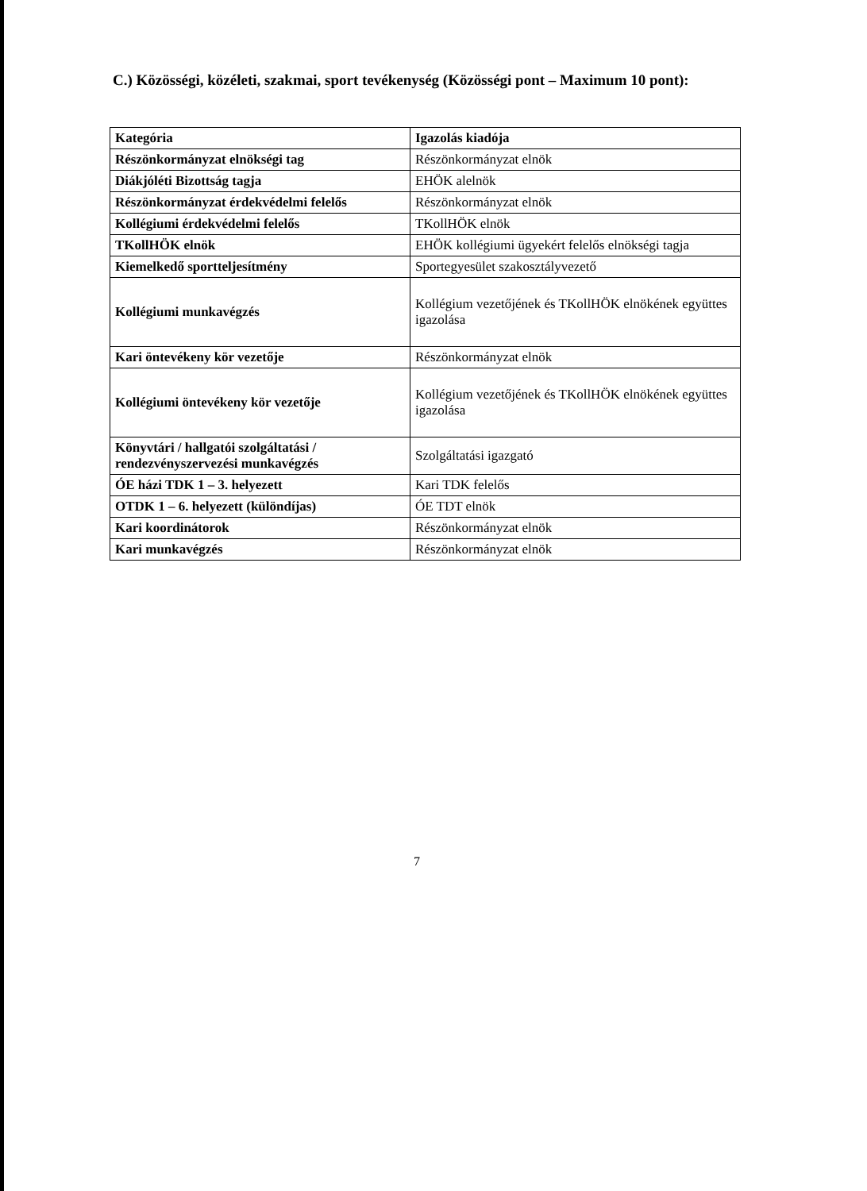C.) Közösségi, közéleti, szakmai, sport tevékenység (Közösségi pont – Maximum 10 pont):
| Kategória | Igazolás kiadója |
| Részönkormányzat elnökségi tag | Részönkormányzat elnök |
| Diákjóléti Bizottság tagja | EHÖK alelnök |
| Részönkormányzat érdekvédelmi felelős | Részönkormányzat elnök |
| Kollégiumi érdekvédelmi felelős | TKollHÖK elnök |
| TKollHÖK elnök | EHÖK kollégiumi ügyekért felelős elnökségi tagja |
| Kiemelkedő sportteljesítmény | Sportegyesület szakosztályvezető |
| Kollégiumi munkavégzés | Kollégium vezetőjének és TKollHÖK elnökének együttes igazolása |
| Kari öntevékeny kör vezetője | Részönkormányzat elnök |
| Kollégiumi öntevékeny kör vezetője | Kollégium vezetőjének és TKollHÖK elnökének együttes igazolása |
| Könyvtári / hallgatói szolgáltatási / rendezvényszervezési munkavégzés | Szolgáltatási igazgató |
| ÓE házi TDK 1 – 3. helyezett | Kari TDK felelős |
| OTDK 1 – 6. helyezett (különdíjas) | ÓE TDT elnök |
| Kari koordinátorok | Részönkormányzat elnök |
| Kari munkavégzés | Részönkormányzat elnök |
7